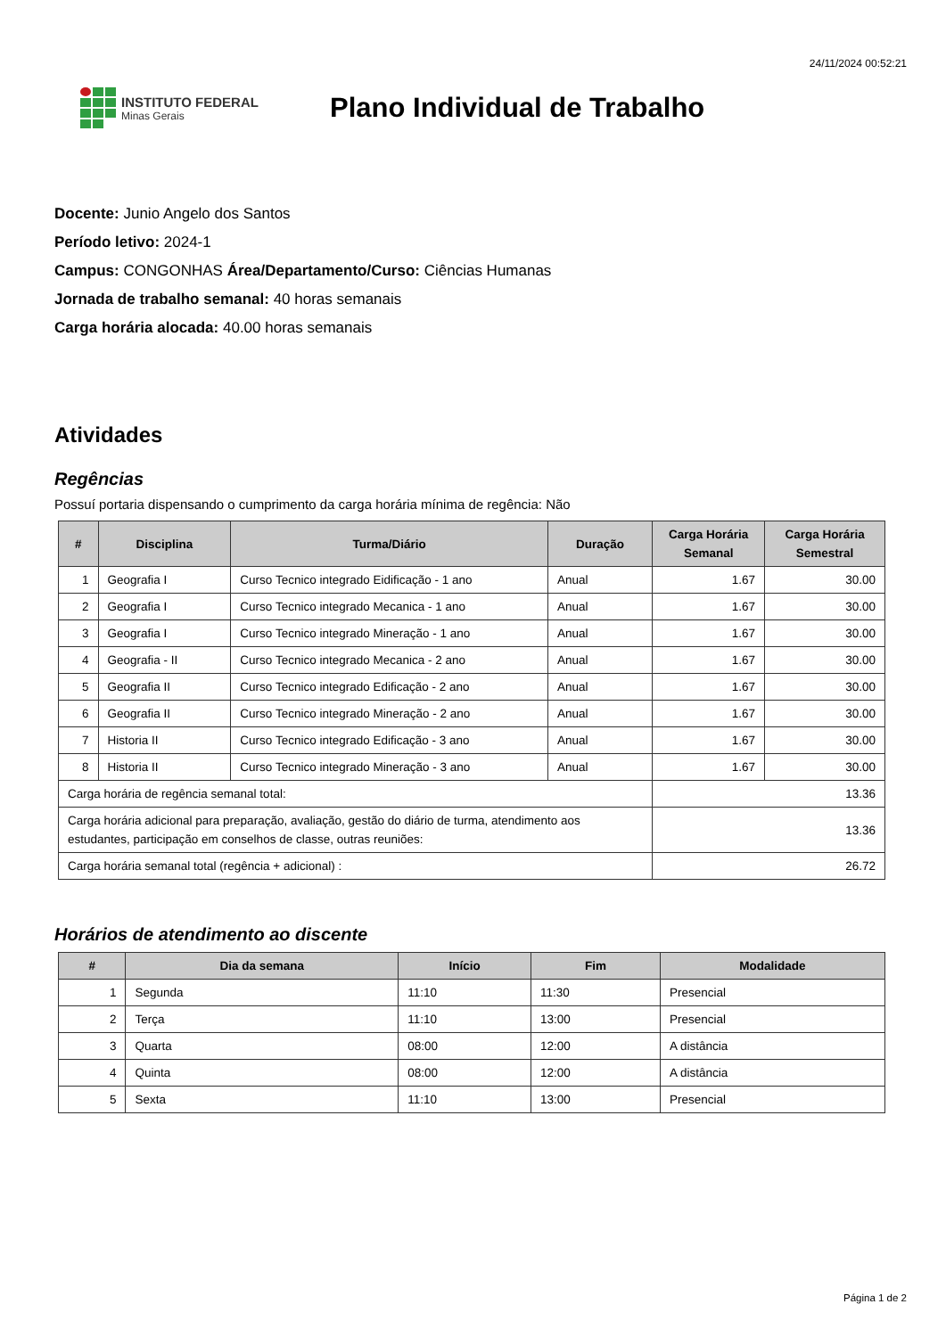24/11/2024 00:52:21
INSTITUTO FEDERAL
Minas Gerais
Plano Individual de Trabalho
Docente: Junio Angelo dos Santos
Período letivo: 2024-1
Campus: CONGONHAS Área/Departamento/Curso: Ciências Humanas
Jornada de trabalho semanal: 40 horas semanais
Carga horária alocada: 40.00 horas semanais
Atividades
Regências
Possuí portaria dispensando o cumprimento da carga horária mínima de regência: Não
| # | Disciplina | Turma/Diário | Duração | Carga Horária Semanal | Carga Horária Semestral |
| --- | --- | --- | --- | --- | --- |
| 1 | Geografia I | Curso Tecnico integrado Eidificação - 1 ano | Anual | 1.67 | 30.00 |
| 2 | Geografia I | Curso Tecnico integrado Mecanica - 1 ano | Anual | 1.67 | 30.00 |
| 3 | Geografia I | Curso Tecnico integrado Mineração - 1 ano | Anual | 1.67 | 30.00 |
| 4 | Geografia - II | Curso Tecnico integrado Mecanica - 2 ano | Anual | 1.67 | 30.00 |
| 5 | Geografia II | Curso Tecnico integrado Edificação - 2 ano | Anual | 1.67 | 30.00 |
| 6 | Geografia II | Curso Tecnico integrado Mineração - 2 ano | Anual | 1.67 | 30.00 |
| 7 | Historia II | Curso Tecnico integrado Edificação - 3 ano | Anual | 1.67 | 30.00 |
| 8 | Historia II | Curso Tecnico integrado Mineração - 3 ano | Anual | 1.67 | 30.00 |
| Carga horária de regência semanal total: | | | | 13.36 | |
| Carga horária adicional para preparação, avaliação, gestão do diário de turma, atendimento aos estudantes, participação em conselhos de classe, outras reuniões: | | | | 13.36 | |
| Carga horária semanal total (regência + adicional) : | | | | 26.72 | |
Horários de atendimento ao discente
| # | Dia da semana | Início | Fim | Modalidade |
| --- | --- | --- | --- | --- |
| 1 | Segunda | 11:10 | 11:30 | Presencial |
| 2 | Terça | 11:10 | 13:00 | Presencial |
| 3 | Quarta | 08:00 | 12:00 | A distância |
| 4 | Quinta | 08:00 | 12:00 | A distância |
| 5 | Sexta | 11:10 | 13:00 | Presencial |
Página 1 de 2